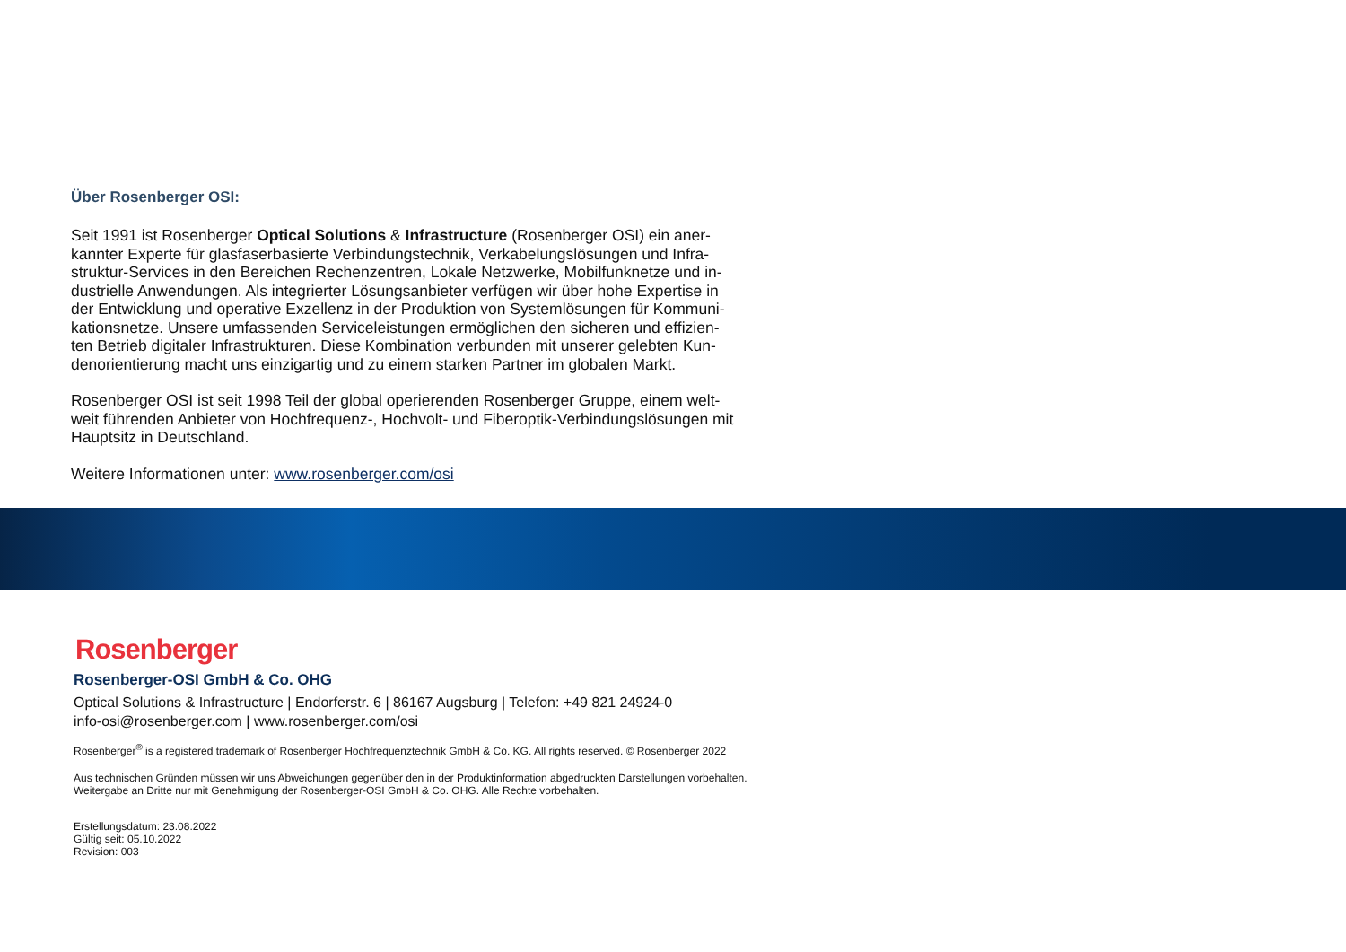Über Rosenberger OSI:
Seit 1991 ist Rosenberger Optical Solutions & Infrastructure (Rosenberger OSI) ein aner-kannter Experte für glasfaserbasierte Verbindungstechnik, Verkabelungslösungen und Infra-struktur-Services in den Bereichen Rechenzentren, Lokale Netzwerke, Mobilfunknetze und in-dustrielle Anwendungen. Als integrierter Lösungsanbieter verfügen wir über hohe Expertise in der Entwicklung und operative Exzellenz in der Produktion von Systemlösungen für Kommuni-kationsnetze. Unsere umfassenden Serviceleistungen ermöglichen den sicheren und effizien-ten Betrieb digitaler Infrastrukturen. Diese Kombination verbunden mit unserer gelebten Kun-denorientierung macht uns einzigartig und zu einem starken Partner im globalen Markt.
Rosenberger OSI ist seit 1998 Teil der global operierenden Rosenberger Gruppe, einem welt-weit führenden Anbieter von Hochfrequenz-, Hochvolt- und Fiberoptik-Verbindungslösungen mit Hauptsitz in Deutschland.
Weitere Informationen unter: www.rosenberger.com/osi
Rosenberger
Rosenberger-OSI GmbH & Co. OHG
Optical Solutions & Infrastructure | Endorferstr. 6 | 86167 Augsburg | Telefon: +49 821 24924-0
info-osi@rosenberger.com | www.rosenberger.com/osi
Rosenberger<sup>®</sup> is a registered trademark of Rosenberger Hochfrequenztechnik GmbH & Co. KG. All rights reserved. © Rosenberger 2022
Aus technischen Gründen müssen wir uns Abweichungen gegenüber den in der Produktinformation abgedruckten Darstellungen vorbehalten.
Weitergabe an Dritte nur mit Genehmigung der Rosenberger-OSI GmbH & Co. OHG. Alle Rechte vorbehalten.
Erstellungsdatum: 23.08.2022
Gültig seit: 05.10.2022
Revision: 003